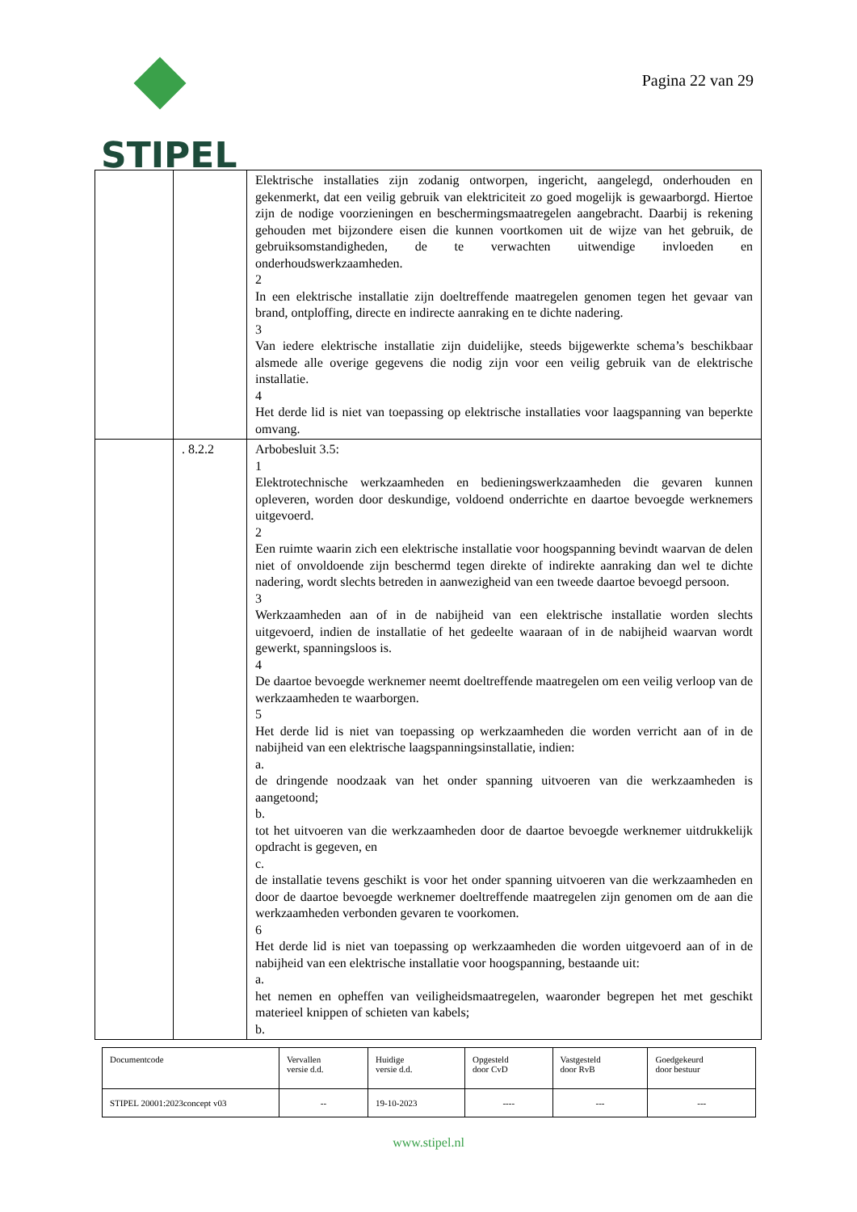STIPEL
Pagina 22 van 29
| | | Elektrische installaties zijn zodanig ontworpen, ingericht, aangelegd, onderhouden en gekenmerkt, dat een veilig gebruik van elektriciteit zo goed mogelijk is gewaarborgd. Hiertoe zijn de nodige voorzieningen en beschermingsmaatregelen aangebracht. Daarbij is rekening gehouden met bijzondere eisen die kunnen voortkomen uit de wijze van het gebruik, de gebruiksomstandigheden, de te verwachten uitwendige invloeden en onderhoudswerkzaamheden. 2 In een elektrische installatie zijn doeltreffende maatregelen genomen tegen het gevaar van brand, ontploffing, directe en indirecte aanraking en te dichte nadering. 3 Van iedere elektrische installatie zijn duidelijke, steeds bijgewerkte schema’s beschikbaar alsmede alle overige gegevens die nodig zijn voor een veilig gebruik van de elektrische installatie. 4 Het derde lid is niet van toepassing op elektrische installaties voor laagspanning van beperkte omvang. |
| | . 8.2.2 | Arbobesluit 3.5: 1 Elektrotechnische werkzaamheden en bedieningswerkzaamheden die gevaren kunnen opleveren, worden door deskundige, voldoend onderrichte en daartoe bevoegde werknemers uitgevoerd. 2 Een ruimte waarin zich een elektrische installatie voor hoogspanning bevindt waarvan de delen niet of onvoldoende zijn beschermd tegen direkte of indirekte aanraking dan wel te dichte nadering, wordt slechts betreden in aanwezigheid van een tweede daartoe bevoegd persoon. 3 Werkzaamheden aan of in de nabijheid van een elektrische installatie worden slechts uitgevoerd, indien de installatie of het gedeelte waaraan of in de nabijheid waarvan wordt gewerkt, spanningsloos is. 4 De daartoe bevoegde werknemer neemt doeltreffende maatregelen om een veilig verloop van de werkzaamheden te waarborgen. 5 Het derde lid is niet van toepassing op werkzaamheden die worden verricht aan of in de nabijheid van een elektrische laagspanningsinstallatie, indien: a. de dringende noodzaak van het onder spanning uitvoeren van die werkzaamheden is aangetoond; b. tot het uitvoeren van die werkzaamheden door de daartoe bevoegde werknemer uitdrukkelijk opdracht is gegeven, en c. de installatie tevens geschikt is voor het onder spanning uitvoeren van die werkzaamheden en door de daartoe bevoegde werknemer doeltreffende maatregelen zijn genomen om de aan die werkzaamheden verbonden gevaren te voorkomen. 6 Het derde lid is niet van toepassing op werkzaamheden die worden uitgevoerd aan of in de nabijheid van een elektrische installatie voor hoogspanning, bestaande uit: a. het nemen en opheffen van veiligheidsmaatregelen, waaronder begrepen het met geschikt materieel knippen of schieten van kabels; b. |
| Documentcode | Vervallen versie d.d. | Huidige versie d.d. | Opgesteld door CvD | Vastgesteld door RvB | Goedgekeurd door bestuur |
| STIPEL 20001:2023concept v03 | -- | 19-10-2023 | ---- | --- | --- |
www.stipel.nl